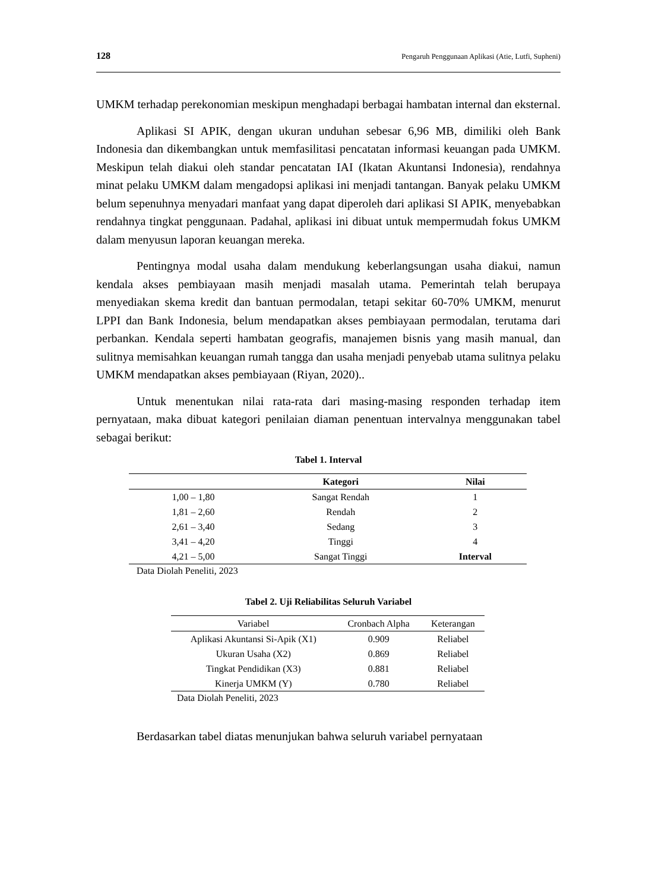128 Pengaruh Penggunaan Aplikasi (Atie, Lutfi, Supheni)
UMKM terhadap perekonomian meskipun menghadapi berbagai hambatan internal dan eksternal.
Aplikasi SI APIK, dengan ukuran unduhan sebesar 6,96 MB, dimiliki oleh Bank Indonesia dan dikembangkan untuk memfasilitasi pencatatan informasi keuangan pada UMKM. Meskipun telah diakui oleh standar pencatatan IAI (Ikatan Akuntansi Indonesia), rendahnya minat pelaku UMKM dalam mengadopsi aplikasi ini menjadi tantangan. Banyak pelaku UMKM belum sepenuhnya menyadari manfaat yang dapat diperoleh dari aplikasi SI APIK, menyebabkan rendahnya tingkat penggunaan. Padahal, aplikasi ini dibuat untuk mempermudah fokus UMKM dalam menyusun laporan keuangan mereka.
Pentingnya modal usaha dalam mendukung keberlangsungan usaha diakui, namun kendala akses pembiayaan masih menjadi masalah utama. Pemerintah telah berupaya menyediakan skema kredit dan bantuan permodalan, tetapi sekitar 60-70% UMKM, menurut LPPI dan Bank Indonesia, belum mendapatkan akses pembiayaan permodalan, terutama dari perbankan. Kendala seperti hambatan geografis, manajemen bisnis yang masih manual, dan sulitnya memisahkan keuangan rumah tangga dan usaha menjadi penyebab utama sulitnya pelaku UMKM mendapatkan akses pembiayaan (Riyan, 2020)..
Untuk menentukan nilai rata-rata dari masing-masing responden terhadap item pernyataan, maka dibuat kategori penilaian diaman penentuan intervalnya menggunakan tabel sebagai berikut:
Tabel 1. Interval
| | Kategori | Nilai |
| --- | --- | --- |
| 1,00 – 1,80 | Sangat Rendah | 1 |
| 1,81 – 2,60 | Rendah | 2 |
| 2,61 – 3,40 | Sedang | 3 |
| 3,41 – 4,20 | Tinggi | 4 |
| 4,21 – 5,00 | Sangat Tinggi | Interval |
Data Diolah Peneliti, 2023
Tabel 2. Uji Reliabilitas Seluruh Variabel
| Variabel | Cronbach Alpha | Keterangan |
| --- | --- | --- |
| Aplikasi Akuntansi Si-Apik (X1) | 0.909 | Reliabel |
| Ukuran Usaha (X2) | 0.869 | Reliabel |
| Tingkat Pendidikan (X3) | 0.881 | Reliabel |
| Kinerja UMKM (Y) | 0.780 | Reliabel |
Data Diolah Peneliti, 2023
Berdasarkan tabel diatas menunjukan bahwa seluruh variabel pernyataan